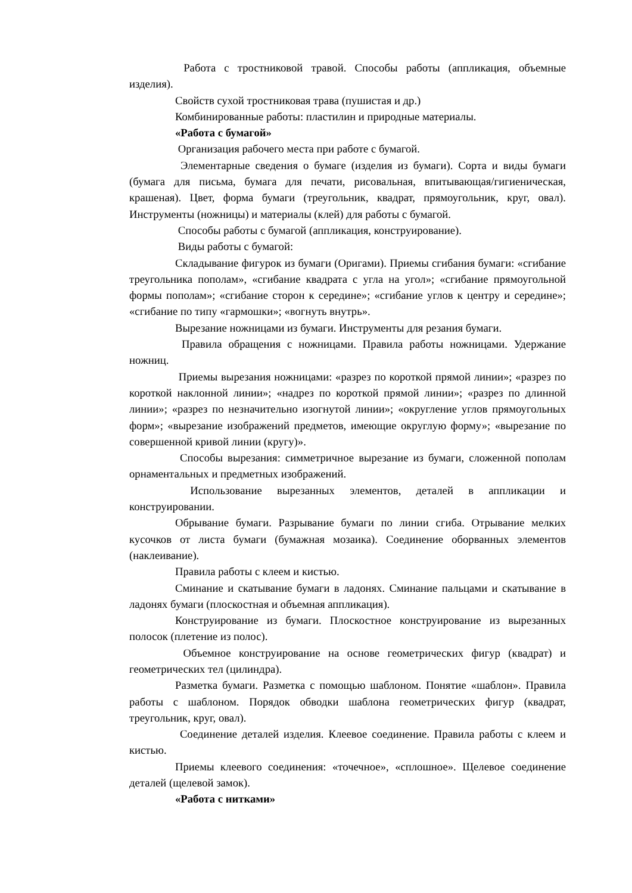Работа с тростниковой травой. Способы работы (аппликация, объемные изделия).
Свойств сухой тростниковая трава (пушистая и др.)
Комбинированные работы: пластилин и природные материалы.
«Работа с бумагой»
Организация рабочего места при работе с бумагой.
Элементарные сведения о бумаге (изделия из бумаги). Сорта и виды бумаги (бумага для письма, бумага для печати, рисовальная, впитывающая/гигиеническая, крашеная). Цвет, форма бумаги (треугольник, квадрат, прямоугольник, круг, овал). Инструменты (ножницы) и материалы (клей) для работы с бумагой.
Способы работы с бумагой (аппликация, конструирование).
Виды работы с бумагой:
Складывание фигурок из бумаги (Оригами). Приемы сгибания бумаги: «сгибание треугольника пополам», «сгибание квадрата с угла на угол»; «сгибание прямоугольной формы пополам»; «сгибание сторон к середине»; «сгибание углов к центру и середине»; «сгибание по типу «гармошки»; «вогнуть внутрь».
Вырезание ножницами из бумаги. Инструменты для резания бумаги.
Правила обращения с ножницами. Правила работы ножницами. Удержание ножниц.
Приемы вырезания ножницами: «разрез по короткой прямой линии»; «разрез по короткой наклонной линии»; «надрез по короткой прямой линии»; «разрез по длинной линии»; «разрез по незначительно изогнутой линии»; «округление углов прямоугольных форм»; «вырезание изображений предметов, имеющие округлую форму»; «вырезание по совершенной кривой линии (кругу)».
Способы вырезания: симметричное вырезание из бумаги, сложенной пополам орнаментальных и предметных изображений.
Использование вырезанных элементов, деталей в аппликации и конструировании.
Обрывание бумаги. Разрывание бумаги по линии сгиба. Отрывание мелких кусочков от листа бумаги (бумажная мозаика). Соединение оборванных элементов (наклеивание).
Правила работы с клеем и кистью.
Сминание и скатывание бумаги в ладонях. Сминание пальцами и скатывание в ладонях бумаги (плоскостная и объемная аппликация).
Конструирование из бумаги. Плоскостное конструирование из вырезанных полосок (плетение из полос).
Объемное конструирование на основе геометрических фигур (квадрат) и геометрических тел (цилиндра).
Разметка бумаги. Разметка с помощью шаблоном. Понятие «шаблон». Правила работы с шаблоном. Порядок обводки шаблона геометрических фигур (квадрат, треугольник, круг, овал).
Соединение деталей изделия. Клеевое соединение. Правила работы с клеем и кистью.
Приемы клеевого соединения: «точечное», «сплошное». Щелевое соединение деталей (щелевой замок).
«Работа с нитками»